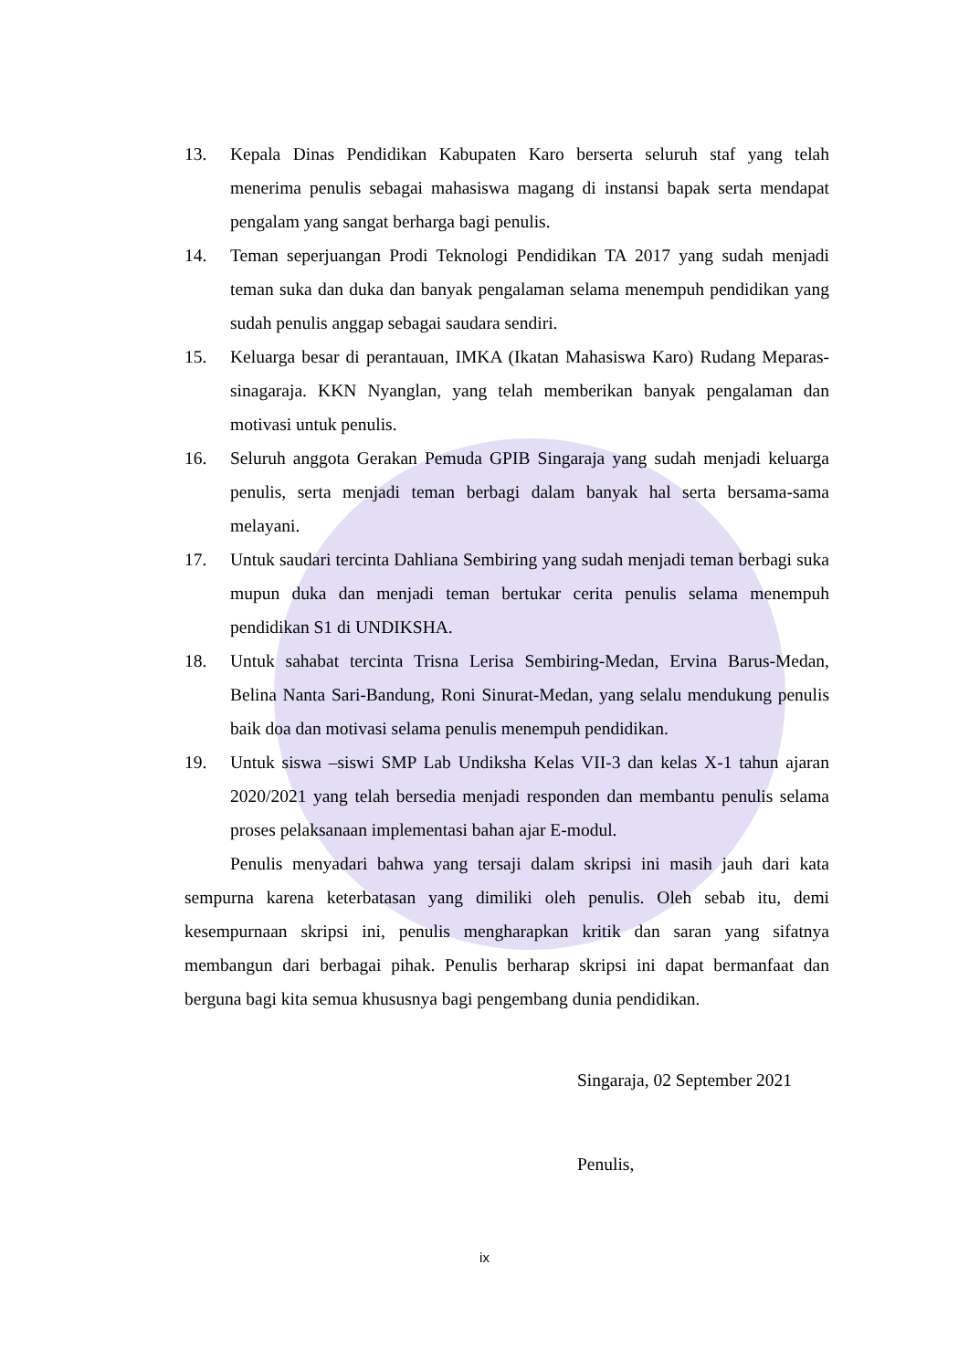13. Kepala Dinas Pendidikan Kabupaten Karo berserta seluruh staf yang telah menerima penulis sebagai mahasiswa magang di instansi bapak serta mendapat pengalam yang sangat berharga bagi penulis.
14. Teman seperjuangan Prodi Teknologi Pendidikan TA 2017 yang sudah menjadi teman suka dan duka dan banyak pengalaman selama menempuh pendidikan yang sudah penulis anggap sebagai saudara sendiri.
15. Keluarga besar di perantauan, IMKA (Ikatan Mahasiswa Karo) Rudang Meparas-sinagaraja. KKN Nyanglan, yang telah memberikan banyak pengalaman dan motivasi untuk penulis.
16. Seluruh anggota Gerakan Pemuda GPIB Singaraja yang sudah menjadi keluarga penulis, serta menjadi teman berbagi dalam banyak hal serta bersama-sama melayani.
17. Untuk saudari tercinta Dahliana Sembiring yang sudah menjadi teman berbagi suka mupun duka dan menjadi teman bertukar cerita penulis selama menempuh pendidikan S1 di UNDIKSHA.
18. Untuk sahabat tercinta Trisna Lerisa Sembiring-Medan, Ervina Barus-Medan, Belina Nanta Sari-Bandung, Roni Sinurat-Medan, yang selalu mendukung penulis baik doa dan motivasi selama penulis menempuh pendidikan.
19. Untuk siswa –siswi SMP Lab Undiksha Kelas VII-3 dan kelas X-1 tahun ajaran 2020/2021 yang telah bersedia menjadi responden dan membantu penulis selama proses pelaksanaan implementasi bahan ajar E-modul.
Penulis menyadari bahwa yang tersaji dalam skripsi ini masih jauh dari kata sempurna karena keterbatasan yang dimiliki oleh penulis. Oleh sebab itu, demi kesempurnaan skripsi ini, penulis mengharapkan kritik dan saran yang sifatnya membangun dari berbagai pihak. Penulis berharap skripsi ini dapat bermanfaat dan berguna bagi kita semua khususnya bagi pengembang dunia pendidikan.
Singaraja, 02 September 2021
Penulis,
ix